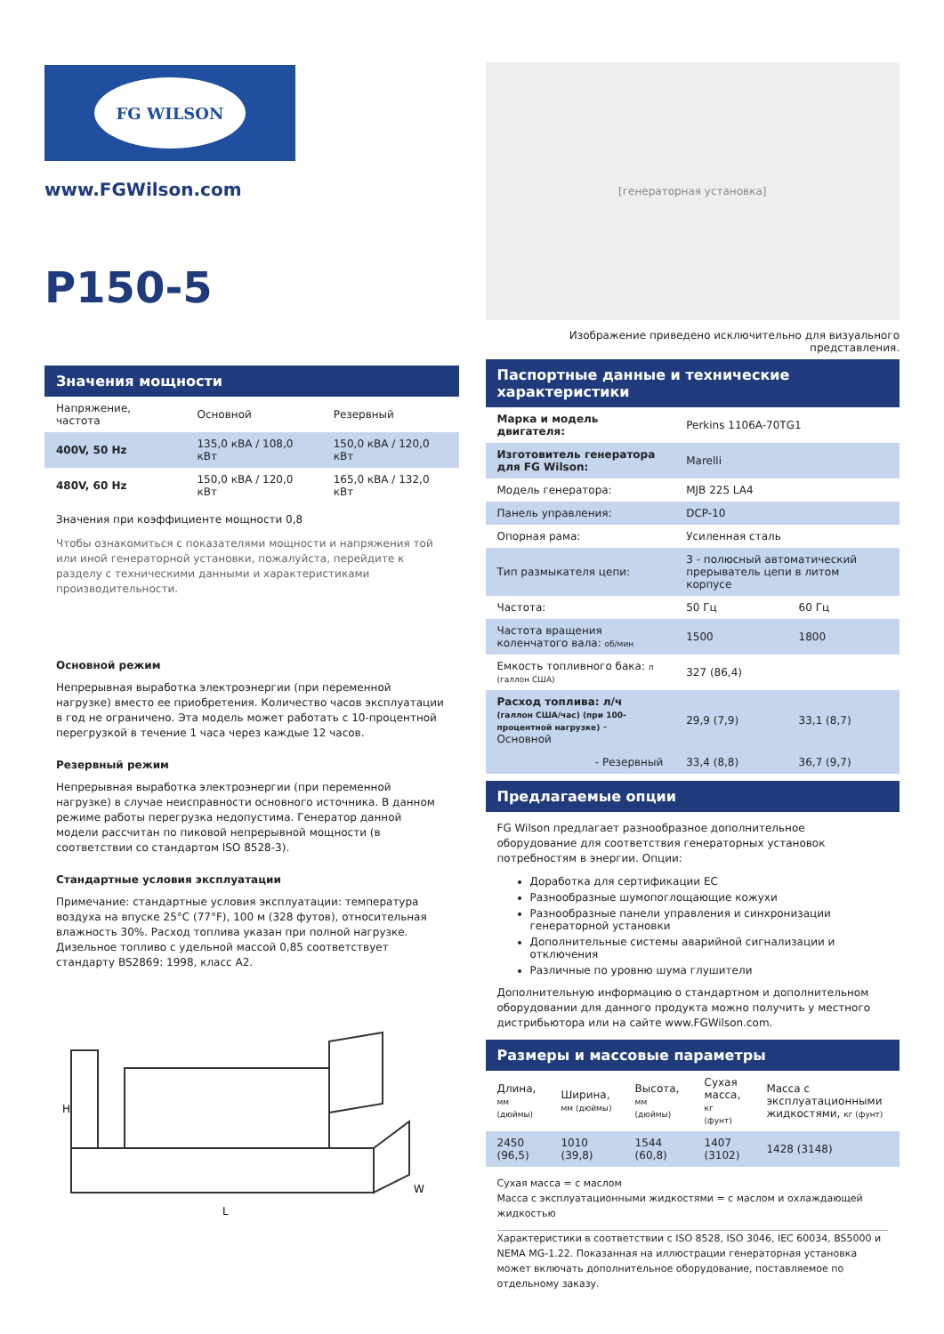FG WILSON
www.FGWilson.com
P150-5
Значения мощности
| Напряжение, частота | Основной | Резервный |
| --- | --- | --- |
| 400V, 50 Hz | 135,0 кВА / 108,0 кВт | 150,0 кВА / 120,0 кВт |
| 480V, 60 Hz | 150,0 кВА / 120,0 кВт | 165,0 кВА / 132,0 кВт |
Значения при коэффициенте мощности 0,8
Чтобы ознакомиться с показателями мощности и напряжения той или иной генераторной установки, пожалуйста, перейдите к разделу с техническими данными и характеристиками производительности.
Основной режим
Непрерывная выработка электроэнергии (при переменной нагрузке) вместо ее приобретения. Количество часов эксплуатации в год не ограничено. Эта модель может работать с 10-процентной перегрузкой в течение 1 часа через каждые 12 часов.
Резервный режим
Непрерывная выработка электроэнергии (при переменной нагрузке) в случае неисправности основного источника. В данном режиме работы перегрузка недопустима. Генератор данной модели рассчитан по пиковой непрерывной мощности (в соответствии со стандартом ISO 8528-3).
Стандартные условия эксплуатации
Примечание: стандартные условия эксплуатации: температура воздуха на впуске 25°C (77°F), 100 м (328 футов), относительная влажность 30%. Расход топлива указан при полной нагрузке. Дизельное топливо с удельной массой 0,85 соответствует стандарту BS2869: 1998, класс A2.
H
L
W
[генераторная установка]
Изображение приведено исключительно для визуального представления.
Паспортные данные и технические характеристики
| Марка и модель двигателя: | Perkins 1106A-70TG1 | |
| Изготовитель генератора для FG Wilson: | Marelli | |
| Модель генератора: | MJB 225 LA4 | |
| Панель управления: | DCP-10 | |
| Опорная рама: | Усиленная сталь | |
| Тип размыкателя цепи: | 3 - полюсный автоматический прерыватель цепи в литом корпусе | |
| Частота: | 50 Гц | 60 Гц |
| Частота вращения коленчатого вала: об/мин | 1500 | 1800 |
| Емкость топливного бака: л (галлон США) | 327 (86,4) | |
| Расход топлива: л/ч (галлон США/час) (при 100-процентной нагрузке) - Основной | 29,9 (7,9) | 33,1 (8,7) |
| - Резервный | 33,4 (8,8) | 36,7 (9,7) |
Предлагаемые опции
FG Wilson предлагает разнообразное дополнительное оборудование для соответствия генераторных установок потребностям в энергии. Опции:
Доработка для сертификации ЕС
Разнообразные шумопоглощающие кожухи
Разнообразные панели управления и синхронизации генераторной установки
Дополнительные системы аварийной сигнализации и отключения
Различные по уровню шума глушители
Дополнительную информацию о стандартном и дополнительном оборудовании для данного продукта можно получить у местного дистрибьютора или на сайте www.FGWilson.com.
Размеры и массовые параметры
| Длина, мм (дюймы) | Ширина, мм (дюймы) | Высота, мм (дюймы) | Сухая масса, кг (фунт) | Масса с эксплуатационными жидкостями, кг (фунт) |
| --- | --- | --- | --- | --- |
| 2450 (96,5) | 1010 (39,8) | 1544 (60,8) | 1407 (3102) | 1428 (3148) |
Сухая масса = с маслом
Масса с эксплуатационными жидкостями = с маслом и охлаждающей жидкостью
Характеристики в соответствии с ISO 8528, ISO 3046, IEC 60034, BS5000 и NEMA MG-1.22. Показанная на иллюстрации генераторная установка может включать дополнительное оборудование, поставляемое по отдельному заказу.